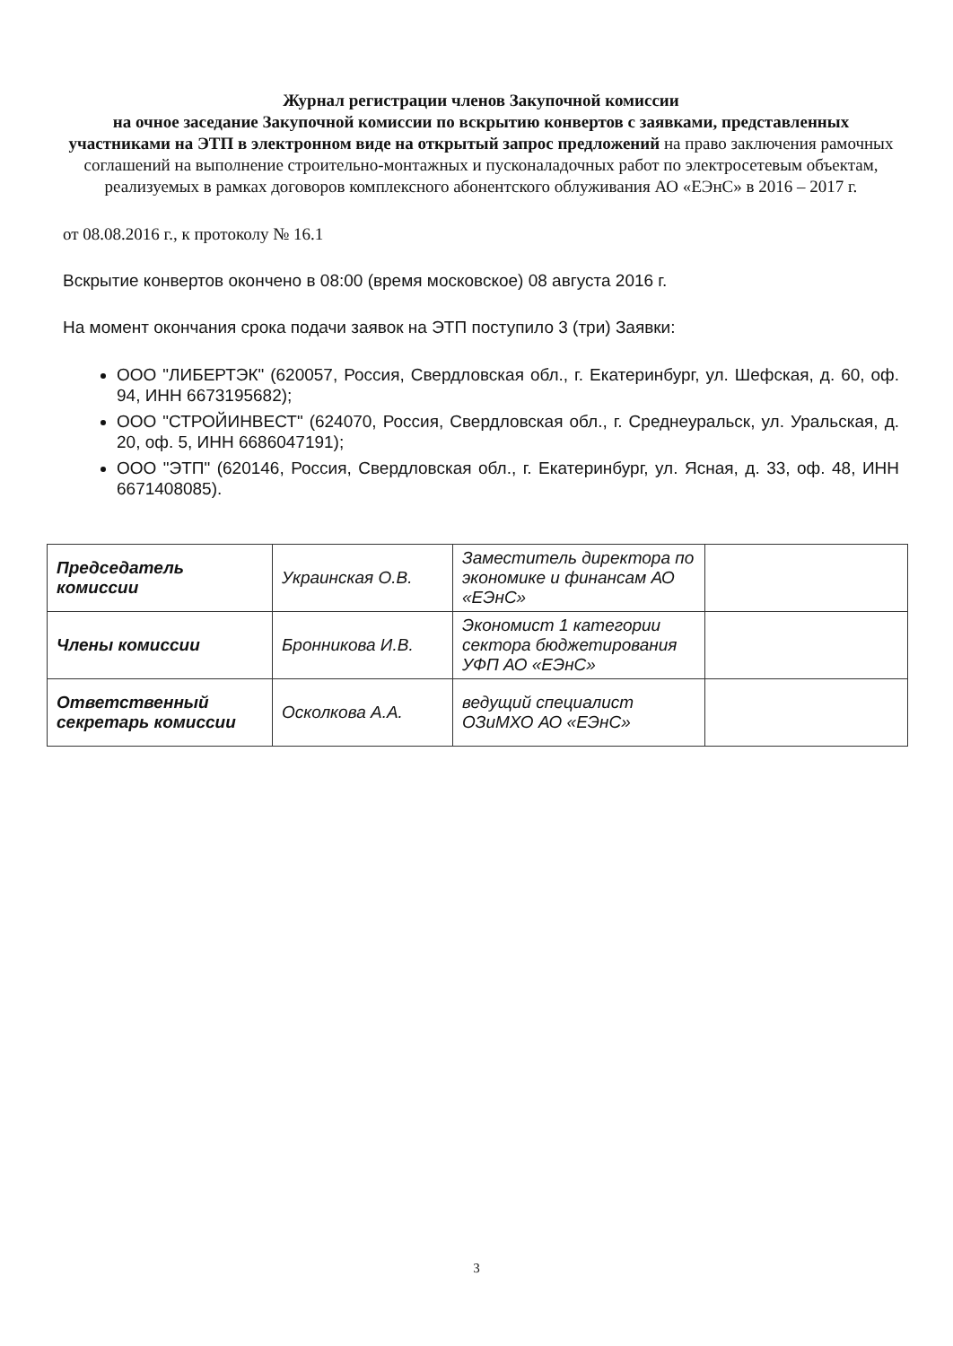Журнал регистрации членов Закупочной комиссии
на очное заседание Закупочной комиссии по вскрытию конвертов с заявками, представленных участниками на ЭТП в электронном виде на открытый запрос предложений на право заключения рамочных соглашений на выполнение строительно-монтажных и пусконаладочных работ по электросетевым объектам, реализуемых в рамках договоров комплексного абонентского облуживания АО «ЕЭнС» в 2016 – 2017 г.
от 08.08.2016 г., к протоколу № 16.1
Вскрытие конвертов окончено в 08:00 (время московское) 08 августа 2016 г.
На момент окончания срока подачи заявок на ЭТП поступило 3 (три) Заявки:
ООО "ЛИБЕРТЭК" (620057, Россия, Свердловская обл., г. Екатеринбург, ул. Шефская, д. 60, оф. 94, ИНН 6673195682);
ООО "СТРОЙИНВЕСТ" (624070, Россия, Свердловская обл., г. Среднеуральск, ул. Уральская, д. 20, оф. 5, ИНН 6686047191);
ООО "ЭТП" (620146, Россия, Свердловская обл., г. Екатеринбург, ул. Ясная, д. 33, оф. 48, ИНН 6671408085).
| Председатель комиссии | Украинская О.В. | Заместитель директора по экономике и финансам АО «ЕЭнС» | |
| Члены комиссии | Бронникова И.В. | Экономист 1 категории сектора бюджетирования УФП АО «ЕЭнС» | |
| Ответственный секретарь комиссии | Осколкова А.А. | ведущий специалист ОЗиМХО АО «ЕЭнС» | |
3